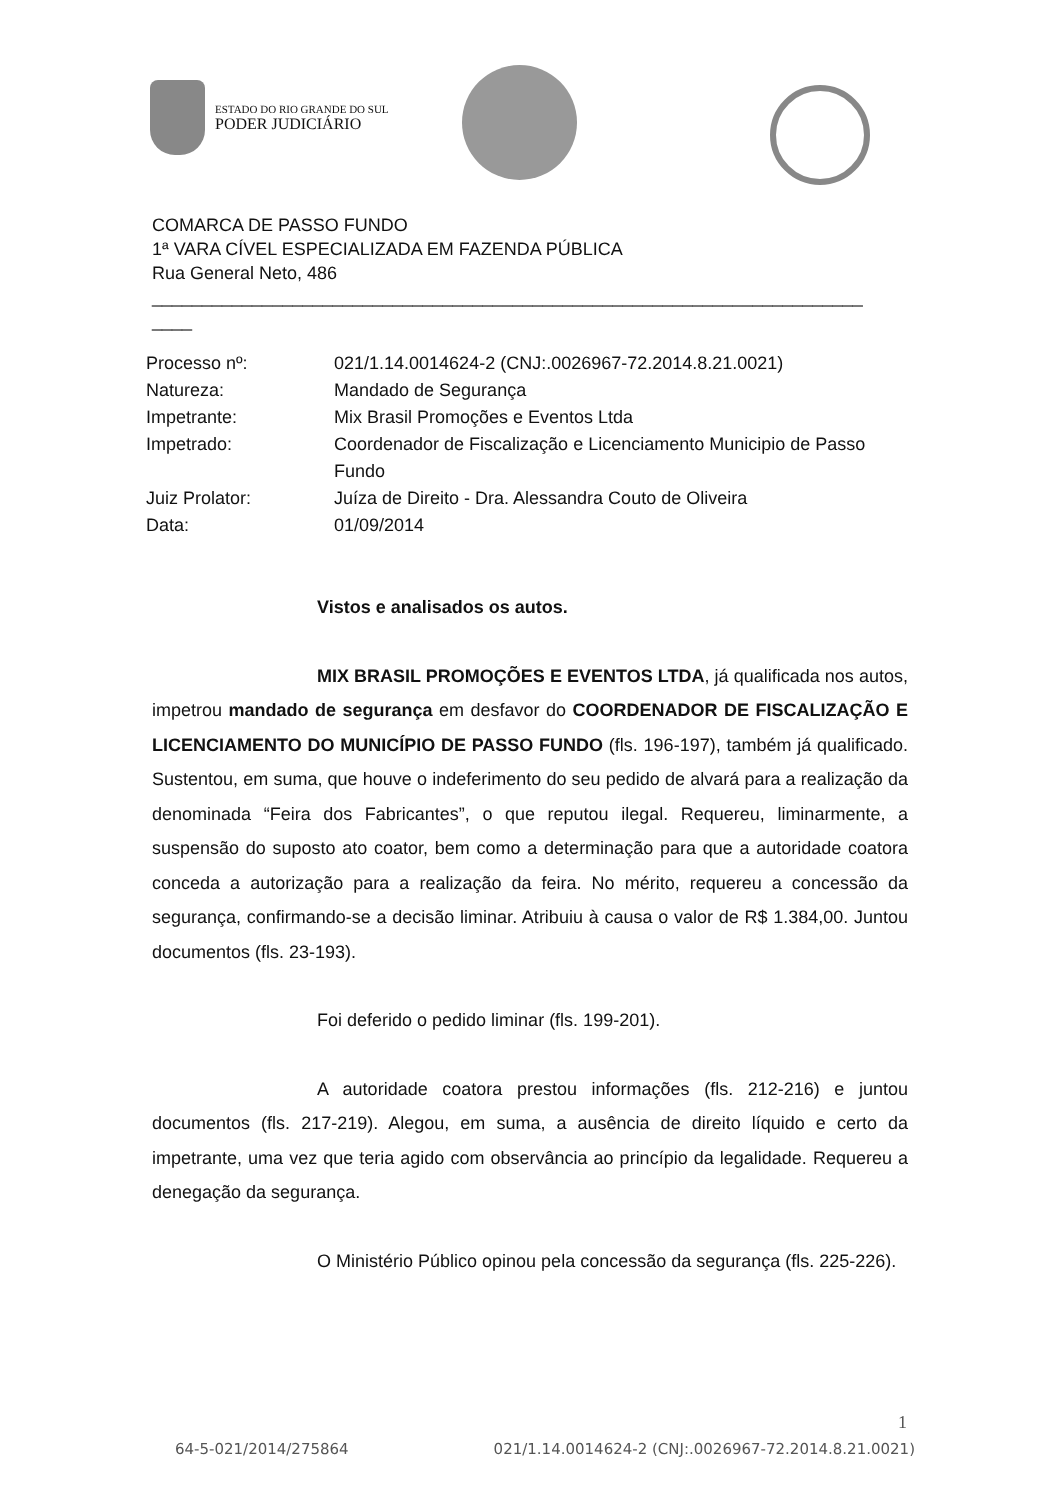ESTADO DO RIO GRANDE DO SUL
PODER JUDICIÁRIO
COMARCA DE PASSO FUNDO
1ª VARA CÍVEL ESPECIALIZADA EM FAZENDA PÚBLICA
Rua General Neto, 486
_______________________________________________________________________
____
Processo nº: 021/1.14.0014624-2 (CNJ:.0026967-72.2014.8.21.0021)
Natureza: Mandado de Segurança
Impetrante: Mix Brasil Promoções e Eventos Ltda
Impetrado: Coordenador de Fiscalização e Licenciamento Municipio de Passo Fundo
Juiz Prolator: Juíza de Direito - Dra. Alessandra Couto de Oliveira
Data: 01/09/2014
Vistos e analisados os autos.
MIX BRASIL PROMOÇÕES E EVENTOS LTDA, já qualificada nos autos, impetrou mandado de segurança em desfavor do COORDENADOR DE FISCALIZAÇÃO E LICENCIAMENTO DO MUNICÍPIO DE PASSO FUNDO (fls. 196-197), também já qualificado. Sustentou, em suma, que houve o indeferimento do seu pedido de alvará para a realização da denominada “Feira dos Fabricantes”, o que reputou ilegal. Requereu, liminarmente, a suspensão do suposto ato coator, bem como a determinação para que a autoridade coatora conceda a autorização para a realização da feira. No mérito, requereu a concessão da segurança, confirmando-se a decisão liminar. Atribuiu à causa o valor de R$ 1.384,00. Juntou documentos (fls. 23-193).
Foi deferido o pedido liminar (fls. 199-201).
A autoridade coatora prestou informações (fls. 212-216) e juntou documentos (fls. 217-219). Alegou, em suma, a ausência de direito líquido e certo da impetrante, uma vez que teria agido com observância ao princípio da legalidade. Requereu a denegação da segurança.
O Ministério Público opinou pela concessão da segurança (fls. 225-226).
1
64-5-021/2014/275864 021/1.14.0014624-2 (CNJ:.0026967-72.2014.8.21.0021)